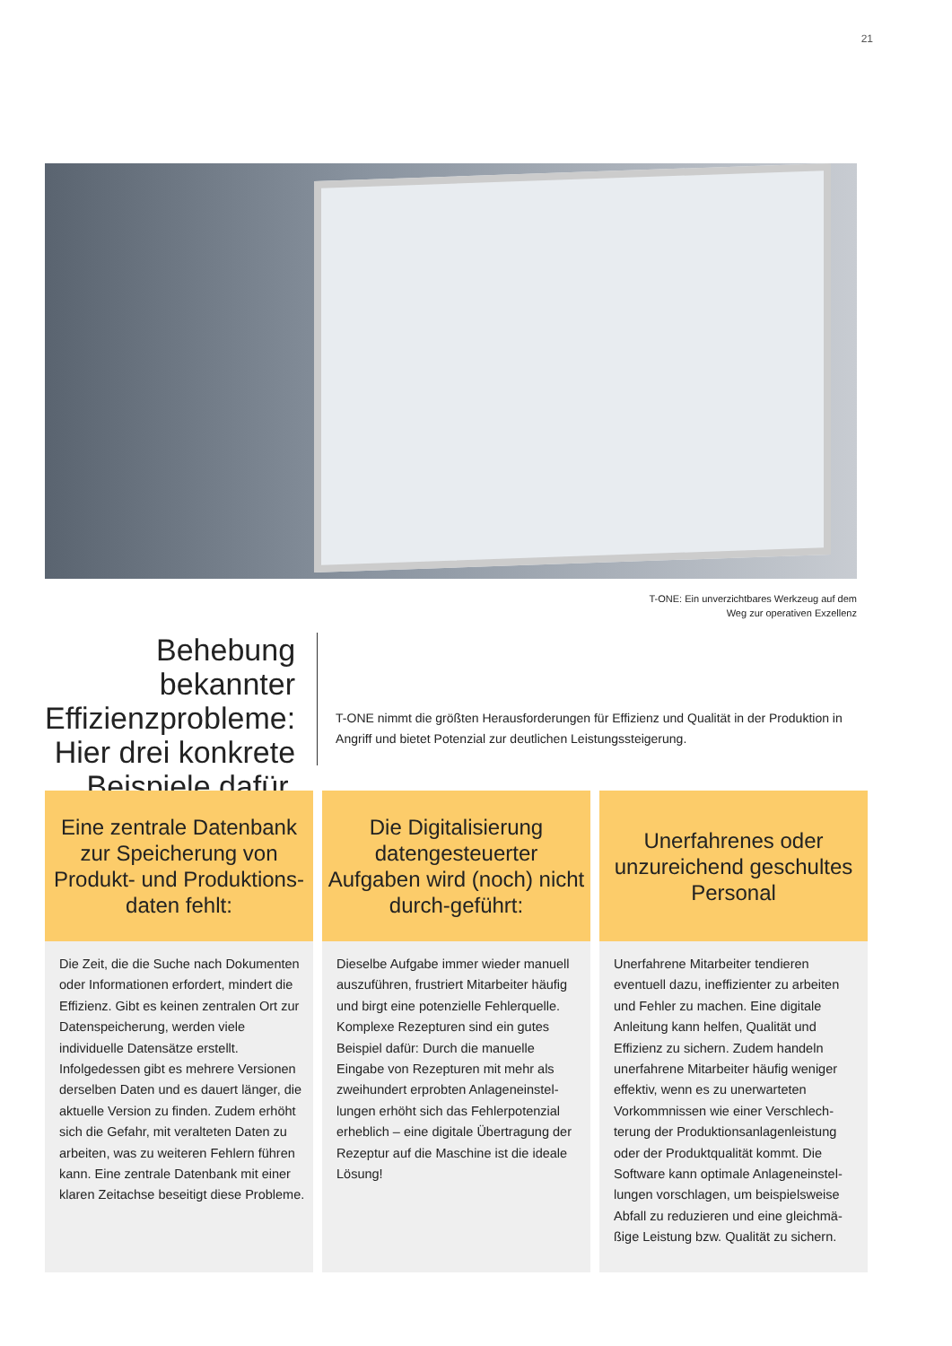21
T-ONE: Ein unverzichtbares Werkzeug auf dem
Weg zur operativen Exzellenz
Behebung bekannter Effizienzprobleme: Hier drei konkrete Beispiele dafür.
T-ONE nimmt die größten Herausforderungen für Effizienz und Qualität in der Produktion in Angriff und bietet Potenzial zur deutlichen Leistungssteigerung.
Eine zentrale Datenbank zur Speicherung von Produkt- und Produktions-daten fehlt:
Die Zeit, die die Suche nach Dokumenten oder Informationen erfordert, mindert die Effizienz. Gibt es keinen zentralen Ort zur Datenspeicherung, werden viele individuelle Datensätze erstellt. Infolgedessen gibt es mehrere Versionen derselben Daten und es dauert länger, die aktuelle Version zu finden. Zudem erhöht sich die Gefahr, mit veralteten Daten zu arbeiten, was zu weiteren Fehlern führen kann. Eine zentrale Datenbank mit einer klaren Zeitachse beseitigt diese Probleme.
Die Digitalisierung datengesteuerter Aufgaben wird (noch) nicht durch-geführt:
Dieselbe Aufgabe immer wieder manuell auszuführen, frustriert Mitarbeiter häufig und birgt eine potenzielle Fehlerquelle. Komplexe Rezepturen sind ein gutes Beispiel dafür: Durch die manuelle Eingabe von Rezepturen mit mehr als zweihundert erprobten Anlageneinstel-lungen erhöht sich das Fehlerpotenzial erheblich – eine digitale Übertragung der Rezeptur auf die Maschine ist die ideale Lösung!
Unerfahrenes oder unzureichend geschultes Personal
Unerfahrene Mitarbeiter tendieren eventuell dazu, ineffizienter zu arbeiten und Fehler zu machen. Eine digitale Anleitung kann helfen, Qualität und Effizienz zu sichern. Zudem handeln unerfahrene Mitarbeiter häufig weniger effektiv, wenn es zu unerwarteten Vorkommnissen wie einer Verschlech-terung der Produktionsanlagenleistung oder der Produktqualität kommt. Die Software kann optimale Anlageneinstel-lungen vorschlagen, um beispielsweise Abfall zu reduzieren und eine gleichmä-ßige Leistung bzw. Qualität zu sichern.